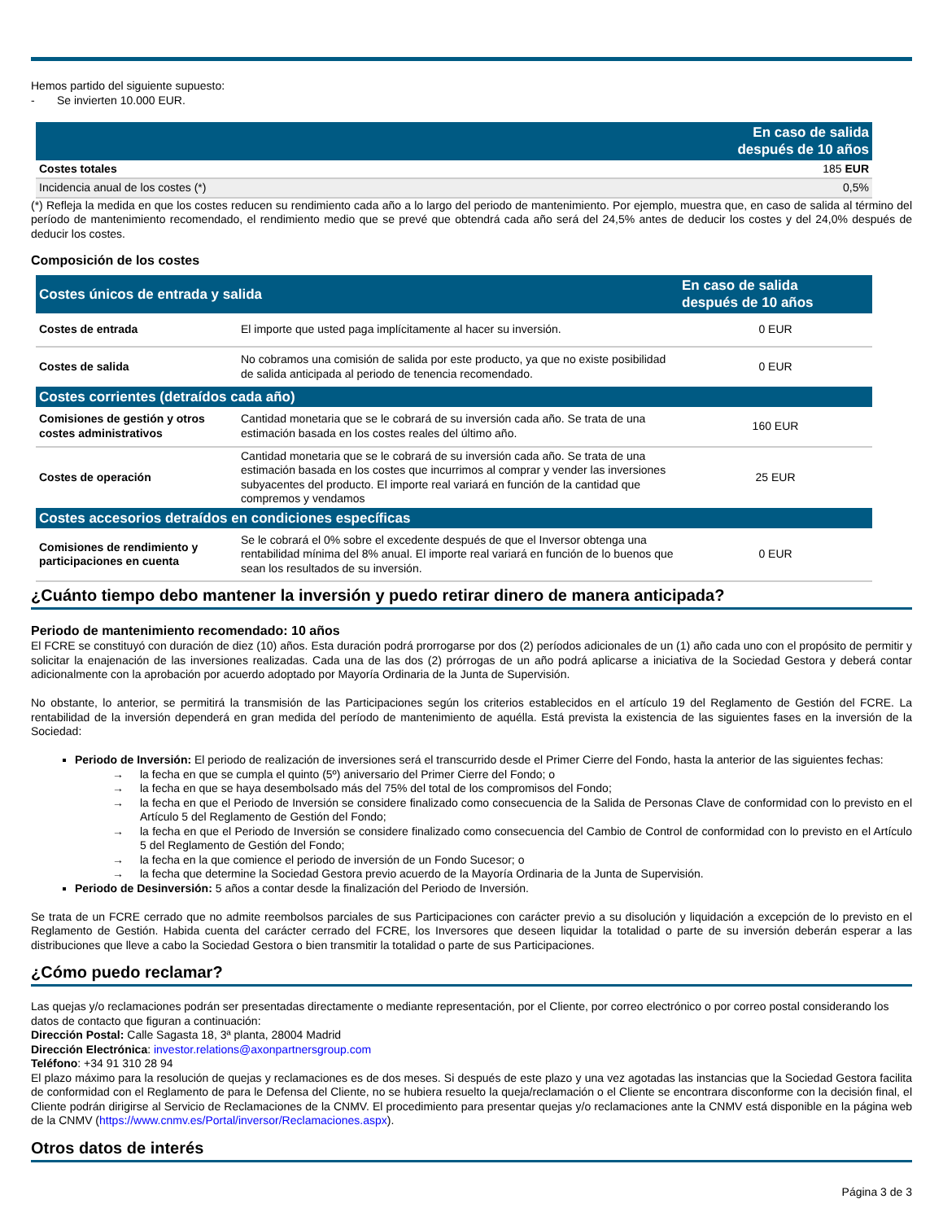Hemos partido del siguiente supuesto:
- Se invierten 10.000 EUR.
| | En caso de salida después de 10 años |
| Costes totales | 185 EUR |
| Incidencia anual de los costes (*) | 0,5% |
(*) Refleja la medida en que los costes reducen su rendimiento cada año a lo largo del periodo de mantenimiento. Por ejemplo, muestra que, en caso de salida al término del período de mantenimiento recomendado, el rendimiento medio que se prevé que obtendrá cada año será del 24,5% antes de deducir los costes y del 24,0% después de deducir los costes.
Composición de los costes
| Costes únicos de entrada y salida | | En caso de salida después de 10 años |
| Costes de entrada | El importe que usted paga implícitamente al hacer su inversión. | 0 EUR |
| Costes de salida | No cobramos una comisión de salida por este producto, ya que no existe posibilidad de salida anticipada al periodo de tenencia recomendado. | 0 EUR |
| Costes corrientes (detraídos cada año) | | |
| Comisiones de gestión y otros costes administrativos | Cantidad monetaria que se le cobrará de su inversión cada año. Se trata de una estimación basada en los costes reales del último año. | 160 EUR |
| Costes de operación | Cantidad monetaria que se le cobrará de su inversión cada año. Se trata de una estimación basada en los costes que incurrimos al comprar y vender las inversiones subyacentes del producto. El importe real variará en función de la cantidad que compremos y vendamos | 25 EUR |
| Costes accesorios detraídos en condiciones específicas | | |
| Comisiones de rendimiento y participaciones en cuenta | Se le cobrará el 0% sobre el excedente después de que el Inversor obtenga una rentabilidad mínima del 8% anual. El importe real variará en función de lo buenos que sean los resultados de su inversión. | 0 EUR |
¿Cuánto tiempo debo mantener la inversión y puedo retirar dinero de manera anticipada?
Periodo de mantenimiento recomendado: 10 años
El FCRE se constituyó con duración de diez (10) años. Esta duración podrá prorrogarse por dos (2) períodos adicionales de un (1) año cada uno con el propósito de permitir y solicitar la enajenación de las inversiones realizadas. Cada una de las dos (2) prórrogas de un año podrá aplicarse a iniciativa de la Sociedad Gestora y deberá contar adicionalmente con la aprobación por acuerdo adoptado por Mayoría Ordinaria de la Junta de Supervisión.
No obstante, lo anterior, se permitirá la transmisión de las Participaciones según los criterios establecidos en el artículo 19 del Reglamento de Gestión del FCRE. La rentabilidad de la inversión dependerá en gran medida del período de mantenimiento de aquélla. Está prevista la existencia de las siguientes fases en la inversión de la Sociedad:
Periodo de Inversión: El periodo de realización de inversiones será el transcurrido desde el Primer Cierre del Fondo, hasta la anterior de las siguientes fechas:
→ la fecha en que se cumpla el quinto (5º) aniversario del Primer Cierre del Fondo; o
→ la fecha en que se haya desembolsado más del 75% del total de los compromisos del Fondo;
→ la fecha en que el Periodo de Inversión se considere finalizado como consecuencia de la Salida de Personas Clave de conformidad con lo previsto en el Artículo 5 del Reglamento de Gestión del Fondo;
→ la fecha en que el Periodo de Inversión se considere finalizado como consecuencia del Cambio de Control de conformidad con lo previsto en el Artículo 5 del Reglamento de Gestión del Fondo;
→ la fecha en la que comience el periodo de inversión de un Fondo Sucesor; o
→ la fecha que determine la Sociedad Gestora previo acuerdo de la Mayoría Ordinaria de la Junta de Supervisión.
Periodo de Desinversión: 5 años a contar desde la finalización del Periodo de Inversión.
Se trata de un FCRE cerrado que no admite reembolsos parciales de sus Participaciones con carácter previo a su disolución y liquidación a excepción de lo previsto en el Reglamento de Gestión. Habida cuenta del carácter cerrado del FCRE, los Inversores que deseen liquidar la totalidad o parte de su inversión deberán esperar a las distribuciones que lleve a cabo la Sociedad Gestora o bien transmitir la totalidad o parte de sus Participaciones.
¿Cómo puedo reclamar?
Las quejas y/o reclamaciones podrán ser presentadas directamente o mediante representación, por el Cliente, por correo electrónico o por correo postal considerando los datos de contacto que figuran a continuación:
Dirección Postal: Calle Sagasta 18, 3ª planta, 28004 Madrid
Dirección Electrónica: investor.relations@axonpartnersgroup.com
Teléfono: +34 91 310 28 94
El plazo máximo para la resolución de quejas y reclamaciones es de dos meses. Si después de este plazo y una vez agotadas las instancias que la Sociedad Gestora facilita de conformidad con el Reglamento de para le Defensa del Cliente, no se hubiera resuelto la queja/reclamación o el Cliente se encontrara disconforme con la decisión final, el Cliente podrán dirigirse al Servicio de Reclamaciones de la CNMV. El procedimiento para presentar quejas y/o reclamaciones ante la CNMV está disponible en la página web de la CNMV (https://www.cnmv.es/Portal/inversor/Reclamaciones.aspx).
Otros datos de interés
Página 3 de 3